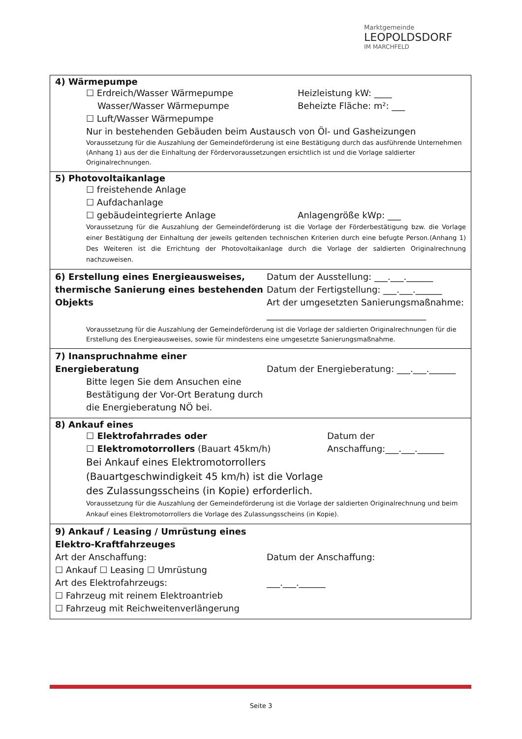Marktgemeinde
LEOPOLDSDORF
IM MARCHFELD
| 4) Wärmepumpe ☐ Erdreich/Wasser Wärmepumpe Wasser/Wasser Wärmepumpe ☐ Luft/Wasser Wärmepumpe Heizleistung kW: ____ Beheizte Fläche: m²: ___ Nur in bestehenden Gebäuden beim Austausch von Öl- und Gasheizungen Voraussetzung für die Auszahlung der Gemeindeförderung ist eine Bestätigung durch das ausführende Unternehmen (Anhang 1) aus der die Einhaltung der Fördervoraussetzungen ersichtlich ist und die Vorlage saldierter Originalrechnungen. |
| 5) Photovoltaikanlage ☐ freistehende Anlage ☐ Aufdachanlage ☐ gebäudeintegrierte Anlage Anlagengröße kWp: ___ Voraussetzung für die Auszahlung der Gemeindeförderung ist die Vorlage der Förderbestätigung bzw. die Vorlage einer Bestätigung der Einhaltung der jeweils geltenden technischen Kriterien durch eine befugte Person.(Anhang 1) Des Weiteren ist die Errichtung der Photovoltaikanlage durch die Vorlage der saldierten Originalrechnung nachzuweisen. |
| 6) Erstellung eines Energieausweises, thermische Sanierung eines bestehenden Objekts Datum der Ausstellung: ___.___.______ Datum der Fertigstellung: ___.___.______ Art der umgesetzten Sanierungsmaßnahme: ____________________________________ Voraussetzung für die Auszahlung der Gemeindeförderung ist die Vorlage der saldierten Originalrechnungen für die Erstellung des Energieausweises, sowie für mindestens eine umgesetzte Sanierungsmaßnahme. |
| 7) Inanspruchnahme einer Energieberatung Bitte legen Sie dem Ansuchen eine Bestätigung der Vor-Ort Beratung durch die Energieberatung NÖ bei. Datum der Energieberatung: ___.___.______ |
| 8) Ankauf eines ☐ Elektrofahrrades oder ☐ Elektromotorrollers (Bauart 45km/h) Datum der Anschaffung:___.___.______ Bei Ankauf eines Elektromotorrollers (Bauartgeschwindigkeit 45 km/h) ist die Vorlage des Zulassungsscheins (in Kopie) erforderlich. Voraussetzung für die Auszahlung der Gemeindeförderung ist die Vorlage der saldierten Originalrechnung und beim Ankauf eines Elektromotorrollers die Vorlage des Zulassungsscheins (in Kopie). |
| 9) Ankauf / Leasing / Umrüstung eines Elektro-Kraftfahrzeuges Art der Anschaffung: ☐ Ankauf ☐ Leasing ☐ Umrüstung Art des Elektrofahrzeugs: ☐ Fahrzeug mit reinem Elektroantrieb ☐ Fahrzeug mit Reichweitenverlängerung Datum der Anschaffung: ___.___.______ |
Seite 3